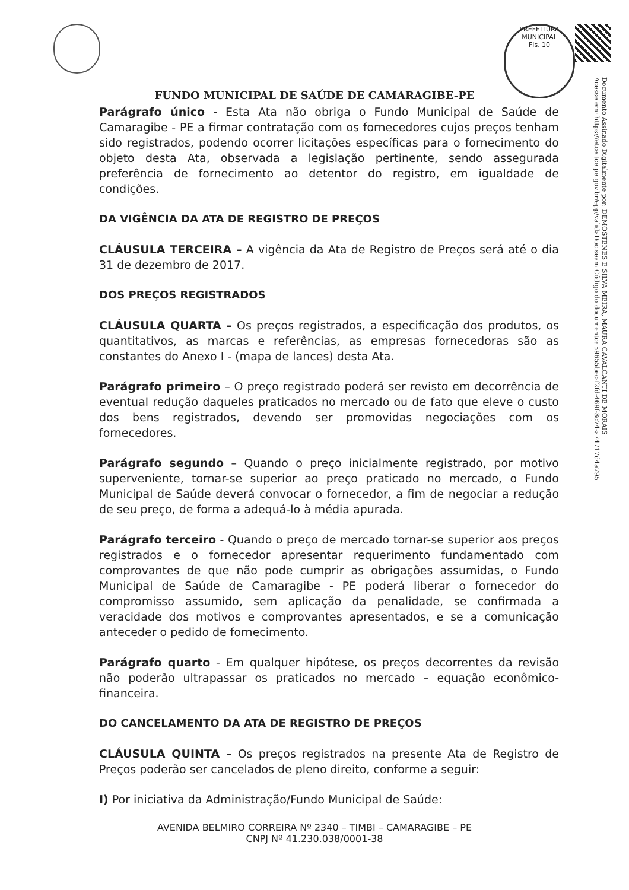PREFEITURA MUNICIPAL
Fls. 10
Documento Assinado Digitalmente por: DEMOSTENES E SILVA MEIRA, MAURA CAVALCANTI DE MORAIS
Acesse em: https://etce.tce.pe.gov.br/epp/validaDoc.seam Código do documento: 59655bec-f2fd-469f-8c74-a74717d4a795
FUNDO MUNICIPAL DE SAÚDE DE CAMARAGIBE-PE
Parágrafo único - Esta Ata não obriga o Fundo Municipal de Saúde de Camaragibe - PE a firmar contratação com os fornecedores cujos preços tenham sido registrados, podendo ocorrer licitações específicas para o fornecimento do objeto desta Ata, observada a legislação pertinente, sendo assegurada preferência de fornecimento ao detentor do registro, em igualdade de condições.
DA VIGÊNCIA DA ATA DE REGISTRO DE PREÇOS
CLÁUSULA TERCEIRA – A vigência da Ata de Registro de Preços será até o dia 31 de dezembro de 2017.
DOS PREÇOS REGISTRADOS
CLÁUSULA QUARTA – Os preços registrados, a especificação dos produtos, os quantitativos, as marcas e referências, as empresas fornecedoras são as constantes do Anexo I - (mapa de lances) desta Ata.
Parágrafo primeiro – O preço registrado poderá ser revisto em decorrência de eventual redução daqueles praticados no mercado ou de fato que eleve o custo dos bens registrados, devendo ser promovidas negociações com os fornecedores.
Parágrafo segundo – Quando o preço inicialmente registrado, por motivo superveniente, tornar-se superior ao preço praticado no mercado, o Fundo Municipal de Saúde deverá convocar o fornecedor, a fim de negociar a redução de seu preço, de forma a adequá-lo à média apurada.
Parágrafo terceiro - Quando o preço de mercado tornar-se superior aos preços registrados e o fornecedor apresentar requerimento fundamentado com comprovantes de que não pode cumprir as obrigações assumidas, o Fundo Municipal de Saúde de Camaragibe - PE poderá liberar o fornecedor do compromisso assumido, sem aplicação da penalidade, se confirmada a veracidade dos motivos e comprovantes apresentados, e se a comunicação anteceder o pedido de fornecimento.
Parágrafo quarto - Em qualquer hipótese, os preços decorrentes da revisão não poderão ultrapassar os praticados no mercado – equação econômico-financeira.
DO CANCELAMENTO DA ATA DE REGISTRO DE PREÇOS
CLÁUSULA QUINTA – Os preços registrados na presente Ata de Registro de Preços poderão ser cancelados de pleno direito, conforme a seguir:
I) Por iniciativa da Administração/Fundo Municipal de Saúde:
AVENIDA BELMIRO CORREIRA Nº 2340 – TIMBI – CAMARAGIBE – PE
CNPJ Nº 41.230.038/0001-38